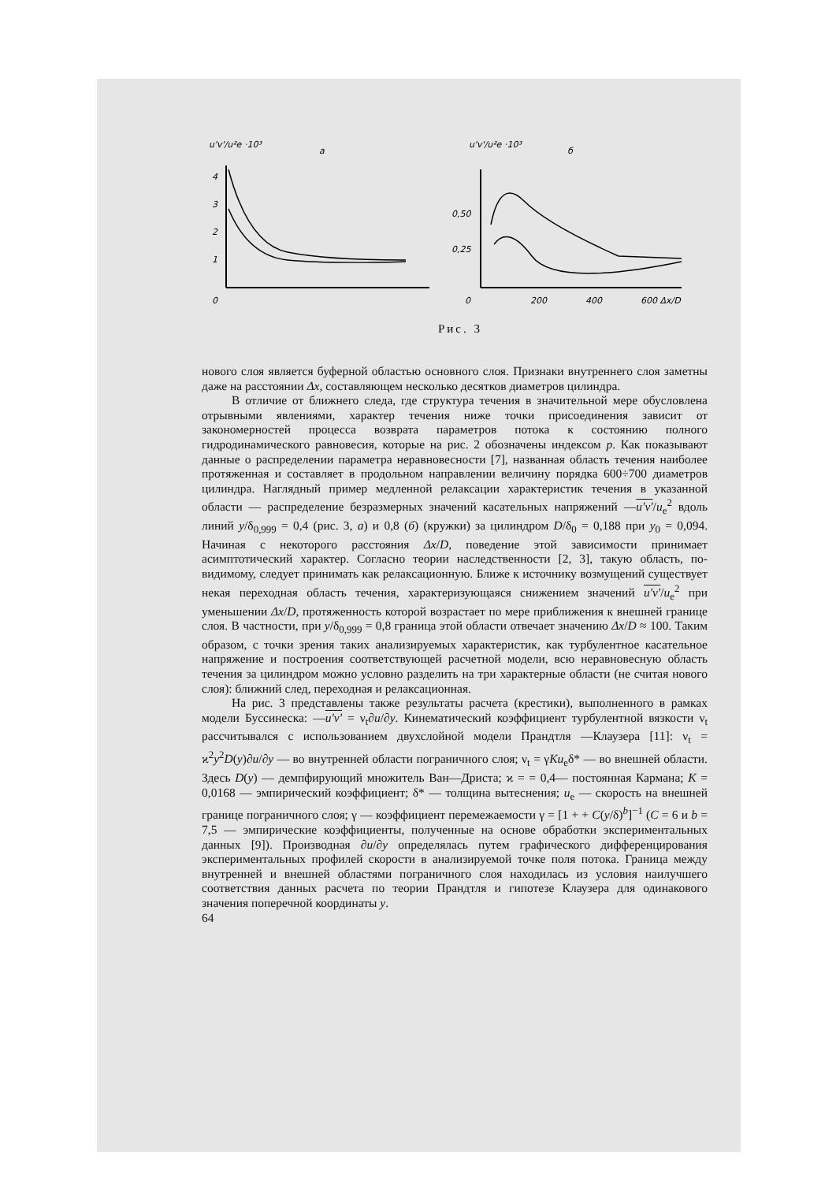u'v'/u²e ·10³
а
4
3
2
1
0
u'v'/u²e ·10³
б
0,50
0,25
0
200
400
600 Δx/D
Рис. 3
нового слоя является буферной областью основного слоя. Признаки внутреннего слоя заметны даже на расстоянии Δx, составляющем несколько десятков диаметров цилиндра.
В отличие от ближнего следа, где структура течения в значительной мере обусловлена отрывными явлениями, характер течения ниже точки присоединения зависит от закономерностей процесса возврата параметров потока к состоянию полного гидродинамического равновесия, которые на рис. 2 обозначены индексом p. Как показывают данные о распределении параметра неравновесности [7], названная область течения наиболее протяженная и составляет в продольном направлении величину порядка 600÷700 диаметров цилиндра. Наглядный пример медленной релаксации характеристик течения в указанной области — распределение безразмерных значений касательных напряжений —u'v'/u<sub>e</sub><sup>2</sup> вдоль линий y/δ<sub>0,999</sub> = 0,4 (рис. 3, а) и 0,8 (б) (кружки) за цилиндром D/δ<sub>0</sub> = 0,188 при y<sub>0</sub> = 0,094. Начиная с некоторого расстояния Δx/D, поведение этой зависимости принимает асимптотический характер. Согласно теории наследственности [2, 3], такую область, по-видимому, следует принимать как релаксационную. Ближе к источнику возмущений существует некая переходная область течения, характеризующаяся снижением значений u'v'/u<sub>e</sub><sup>2</sup> при уменьшении Δx/D, протяженность которой возрастает по мере приближения к внешней границе слоя. В частности, при y/δ<sub>0,999</sub> = 0,8 граница этой области отвечает значению Δx/D ≈ 100. Таким образом, с точки зрения таких анализируемых характеристик, как турбулентное касательное напряжение и построения соответствующей расчетной модели, всю неравновесную область течения за цилиндром можно условно разделить на три характерные области (не считая нового слоя): ближний след, переходная и релаксационная.
На рис. 3 представлены также результаты расчета (крестики), выполненного в рамках модели Буссинеска: —u'v' = ν<sub>t</sub>∂u/∂y. Кинематический коэффициент турбулентной вязкости ν<sub>t</sub> рассчитывался с использованием двухслойной модели Прандтля —Клаузера [11]: ν<sub>t</sub> = ϰ<sup>2</sup>y<sup>2</sup>D(y)∂u/∂y — во внутренней области пограничного слоя; ν<sub>t</sub> = γKu<sub>e</sub>δ* — во внешней области. Здесь D(y) — демпфирующий множитель Ван—Дриста; ϰ = = 0,4— постоянная Кармана; K = 0,0168 — эмпирический коэффициент; δ* — толщина вытеснения; u<sub>e</sub> — скорость на внешней границе пограничного слоя; γ — коэффициент перемежаемости γ = [1 + + C(y/δ)<sup>b</sup>]<sup>−1</sup> (C = 6 и b = 7,5 — эмпирические коэффициенты, полученные на основе обработки экспериментальных данных [9]). Производная ∂u/∂y определялась путем графического дифференцирования экспериментальных профилей скорости в анализируемой точке поля потока. Граница между внутренней и внешней областями пограничного слоя находилась из условия наилучшего соответствия данных расчета по теории Прандтля и гипотезе Клаузера для одинакового значения поперечной координаты y.
64